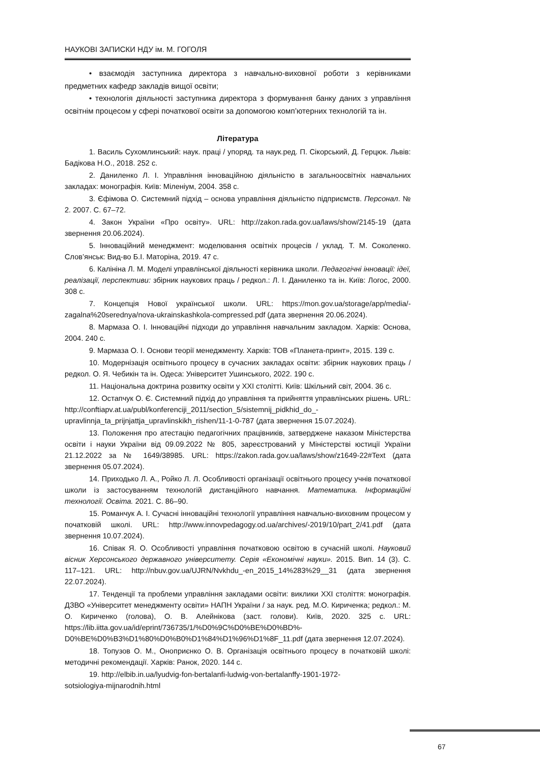НАУКОВІ ЗАПИСКИ НДУ ім. М. ГОГОЛЯ
• взаємодія заступника директора з навчально-виховної роботи з керівниками предметних кафедр закладів вищої освіти;
• технологія діяльності заступника директора з формування банку даних з управління освітнім процесом у сфері початкової освіти за допомогою комп’ютерних технологій та ін.
Література
1. Василь Сухомлинський: наук. праці / упоряд. та наук.ред. П. Сікорський, Д. Герцюк. Львів: Бадікова Н.О., 2018. 252 с.
2. Даниленко Л. І. Управління інноваційною діяльністю в загальноосвітніх навчальних закладах: монографія. Київ: Міленіум, 2004. 358 с.
3. Єфімова О. Системний підхід – основа управління діяльністю підприємств. Персонал. № 2. 2007. С. 67–72.
4. Закон України «Про освіту». URL: http://zakon.rada.gov.ua/laws/show/2145-19 (дата звернення 20.06.2024).
5. Інноваційний менеджмент: моделювання освітніх процесів / уклад. Т. М. Соколенко. Слов’янськ: Вид-во Б.І. Маторіна, 2019. 47 с.
6. Калініна Л. М. Моделі управлінської діяльності керівника школи. Педагогічні інновації: ідеї, реалізації, перспективи: збірник наукових праць / редкол.: Л. І. Даниленко та ін. Київ: Логос, 2000. 308 с.
7. Концепція Нової української школи. URL: https://mon.gov.ua/storage/app/media/-zagalna%20serednya/nova-ukrainskashkola-compressed.pdf (дата звернення 20.06.2024).
8. Мармаза О. І. Інноваційні підходи до управління навчальним закладом. Харків: Основа, 2004. 240 с.
9. Мармаза О. І. Основи теорії менеджменту. Харків: ТОВ «Планета-принт», 2015. 139 с.
10. Модернізація освітнього процесу в сучасних закладах освіти: збірник наукових праць / редкол. О. Я. Чебикін та ін. Одеса: Університет Ушинського, 2022. 190 с.
11. Національна доктрина розвитку освіти у ХХІ столітті. Київ: Шкільний світ, 2004. 36 с.
12. Остапчук О. Є. Системний підхід до управління та прийняття управлінських рішень. URL: http://conftiapv.at.ua/publ/konferenciji_2011/section_5/sistemnij_pidkhid_do_-upravlinnja_ta_prijnjattja_upravlinskikh_rishen/11-1-0-787 (дата звернення 15.07.2024).
13. Положення про атестацію педагогічних працівників, затверджене наказом Міністерства освіти і науки України від 09.09.2022 № 805, зареєстрований у Міністерстві юстиції України 21.12.2022 за № 1649/38985. URL: https://zakon.rada.gov.ua/laws/show/z1649-22#Text (дата звернення 05.07.2024).
14. Приходько Л. А., Ройко Л. Л. Особливості організації освітнього процесу учнів початкової школи із застосуванням технологій дистанційного навчання. Математика. Інформаційні технології. Освіта. 2021. С. 86–90.
15. Романчук А. І. Сучасні інноваційні технології управління навчально-виховним процесом у початковій школі. URL: http://www.innovpedagogy.od.ua/archives/-2019/10/part_2/41.pdf (дата звернення 10.07.2024).
16. Співак Я. О. Особливості управління початковою освітою в сучасній школі. Науковий вісник Херсонського державного університету. Серія «Економічні науки». 2015. Вип. 14 (3). С. 117–121. URL: http://nbuv.gov.ua/UJRN/Nvkhdu_-en_2015_14%283%29__31 (дата звернення 22.07.2024).
17. Тенденції та проблеми управління закладами освіти: виклики ХХІ століття: монографія. ДЗВО «Університет менеджменту освіти» НАПН України / за наук. ред. М.О. Кириченка; редкол.: М. О. Кириченко (голова), О. В. Алейнікова (заст. голови). Київ, 2020. 325 с. URL: https://lib.iitta.gov.ua/id/eprint/736735/1/%D0%9C%D0%BE%D0%BD%-D0%BE%D0%B3%D1%80%D0%B0%D1%84%D1%96%D1%8F_11.pdf (дата звернення 12.07.2024).
18. Топузов О. М., Оноприєнко О. В. Організація освітнього процесу в початковій школі: методичні рекомендації. Харків: Ранок, 2020. 144 с.
19. http://elbib.in.ua/lyudvig-fon-bertalanfi-ludwig-von-bertalanffy-1901-1972-
sotsiologiya-mijnarodnih.html
67